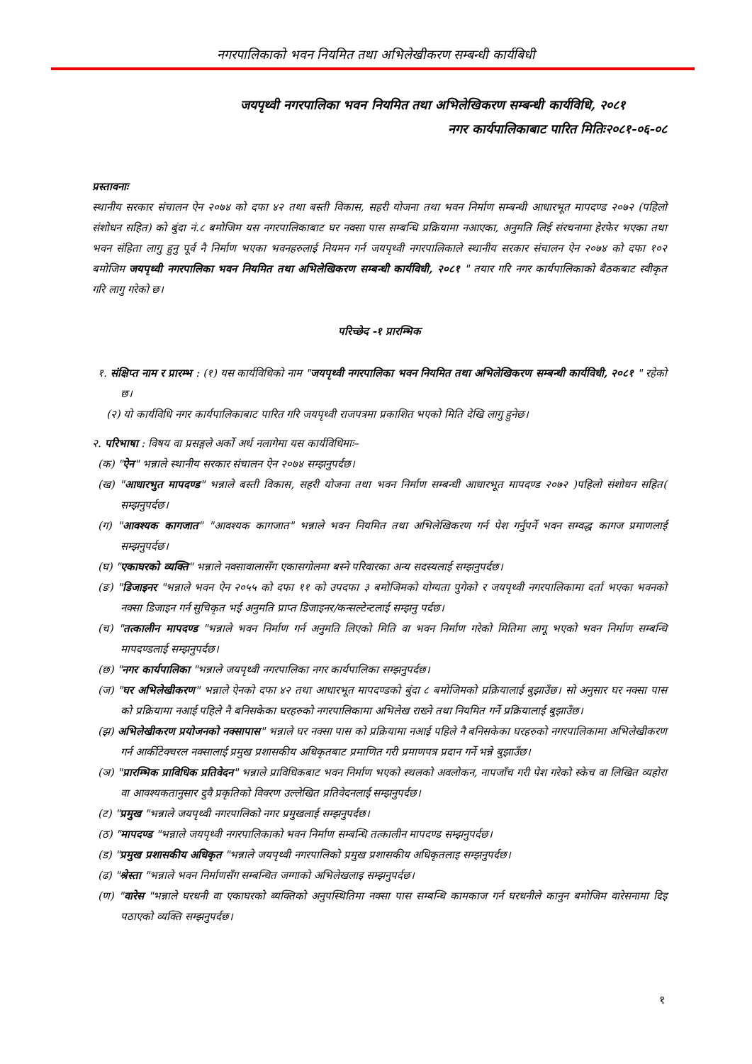नगरपालिकाको भवन नियमित तथा अभिलेखीकरण सम्बन्धी कार्यबिधी
जयपृथ्वी नगरपालिका भवन नियमित तथा अभिलेखिकरण सम्बन्धी कार्यविधि, २०८१
नगर कार्यपालिकाबाट पारित मितिः२०८१-०६-०८
प्रस्तावनाः
स्थानीय सरकार संचालन ऐन २०७४ को दफा ४२ तथा बस्ती विकास, सहरी योजना तथा भवन निर्माण सम्बन्धी आधारभूत मापदण्ड २०७२ (पहिलो संशोधन सहित) को बुंदा नं.८ बमोजिम यस नगरपालिकाबाट घर नक्सा पास सम्बन्धि प्रक्रियामा नआएका, अनुमति लिई संरचनामा हेरफेर भएका तथा भवन संहिता लागु हुनु पूर्व नै निर्माण भएका भवनहरुलाई नियमन गर्न जयपृथ्वी नगरपालिकाले स्थानीय सरकार संचालन ऐन २०७४ को दफा १०२ बमोजिम जयपृथ्वी नगरपालिका भवन नियमित तथा अभिलेखिकरण सम्बन्धी कार्यविधी, २०८१ " तयार गरि नगर कार्यपालिकाको बैठकबाट स्वीकृत गरि लागु गरेको छ।
परिच्छेद -१ प्रारम्भिक
१. संक्षिप्त नाम र प्रारम्भ : (१) यस कार्यविधिको नाम "जयपृथ्वी नगरपालिका भवन नियमित तथा अभिलेखिकरण सम्बन्धी कार्यविधी, २०८१ " रहेको छ।
(२) यो कार्यविधि नगर कार्यपालिकाबाट पारित गरि जयपृथ्वी राजपत्रमा प्रकाशित भएको मिति देखि लागु हुनेछ।
२. परिभाषा : विषय वा प्रसङ्गले अर्को अर्थ नलागेमा यस कार्यविधिमाः–
(क) "ऐन" भन्नाले स्थानीय सरकार संचालन ऐन २०७४ सम्झनुपर्दछ।
(ख) "आधारभुत मापदण्ड" भन्नाले बस्ती विकास, सहरी योजना तथा भवन निर्माण सम्बन्धी आधारभूत मापदण्ड २०७२ )पहिलो संशोधन सहित( सम्झनुपर्दछ।
(ग) "आवश्यक कागजात" "आवश्यक कागजात" भन्नाले भवन नियमित तथा अभिलेखिकरण गर्न पेश गर्नुपर्ने भवन सम्वद्ध कागज प्रमाणलाई सम्झनुपर्दछ।
(घ) "एकाघरको व्यक्ति" भन्नाले नक्सावालासँग एकासगोलमा बस्ने परिवारका अन्य सदस्यलाई सम्झनुपर्दछ।
(ङ) "डिजाइनर "भन्नाले भवन ऐन २०५५ को दफा ११ को उपदफा ३ बमोजिमको योग्यता पुगेको र जयपृथ्वी नगरपालिकामा दर्ता भएका भवनको नक्सा डिजाइन गर्न सुचिकृत भई अनुमति प्राप्त डिजाइनर/कन्सल्टेन्टलाई सम्झनु पर्दछ।
(च) "तत्कालीन मापदण्ड "भन्नाले भवन निर्माण गर्न अनुमति लिएको मिति वा भवन निर्माण गरेको मितिमा लागू भएको भवन निर्माण सम्बन्धि मापदण्डलाई सम्झनुपर्दछ।
(छ) "नगर कार्यपालिका "भन्नाले जयपृथ्वी नगरपालिका नगर कार्यपालिका सम्झनुपर्दछ।
(ज) "घर अभिलेखीकरण" भन्नाले ऐनको दफा ४२ तथा आधारभूत मापदण्डको बुंदा ८ बमोजिमको प्रक्रियालाई बुझाउँछ। सो अनुसार घर नक्सा पास को प्रक्रियामा नआई पहिले नै बनिसकेका घरहरुको नगरपालिकामा अभिलेख राख्ने तथा नियमित गर्ने प्रक्रियालाई बुझाउँछ।
(झ) अभिलेखीकरण प्रयोजनको नक्सापास" भन्नाले घर नक्सा पास को प्रक्रियामा नआई पहिले नै बनिसकेका घरहरुको नगरपालिकामा अभिलेखीकरण गर्न आर्कीटेक्चरल नक्सालाई प्रमुख प्रशासकीय अधिकृतबाट प्रमाणित गरी प्रमाणपत्र प्रदान गर्ने भन्ने बुझाउँछ।
(ञ) "प्रारम्भिक प्राविधिक प्रतिवेदन" भन्नाले प्राविधिकबाट भवन निर्माण भएको स्थलको अवलोकन, नापजाँच गरी पेश गरेको स्केच वा लिखित व्यहोरा वा आवश्यकतानुसार दुवै प्रकृतिको विवरण उल्लेखित प्रतिवेदनलाई सम्झनुपर्दछ।
(ट) "प्रमुख "भन्नाले जयपृथ्वी नगरपालिको नगर प्रमुखलाई सम्झनुपर्दछ।
(ठ) "मापदण्ड "भन्नाले जयपृथ्वी नगरपालिकाको भवन निर्माण सम्बन्धि तत्कालीन मापदण्ड सम्झनुपर्दछ।
(ड) "प्रमुख प्रशासकीय अधिकृत "भन्नाले जयपृथ्वी नगरपालिको प्रमुख प्रशासकीय अधिकृतलाइ सम्झनुपर्दछ।
(ढ) "श्रेस्ता "भन्नाले भवन निर्माणसँग सम्बन्धित जग्गाको अभिलेखलाइ सम्झनुपर्दछ।
(ण) "वारेस "भन्नाले घरधनी वा एकाघरको ब्यक्तिको अनुपस्थितिमा नक्सा पास सम्बन्धि कामकाज गर्न घरधनीले कानुन बमोजिम वारेसनामा दिइ पठाएको व्यक्ति सम्झनुपर्दछ।
१